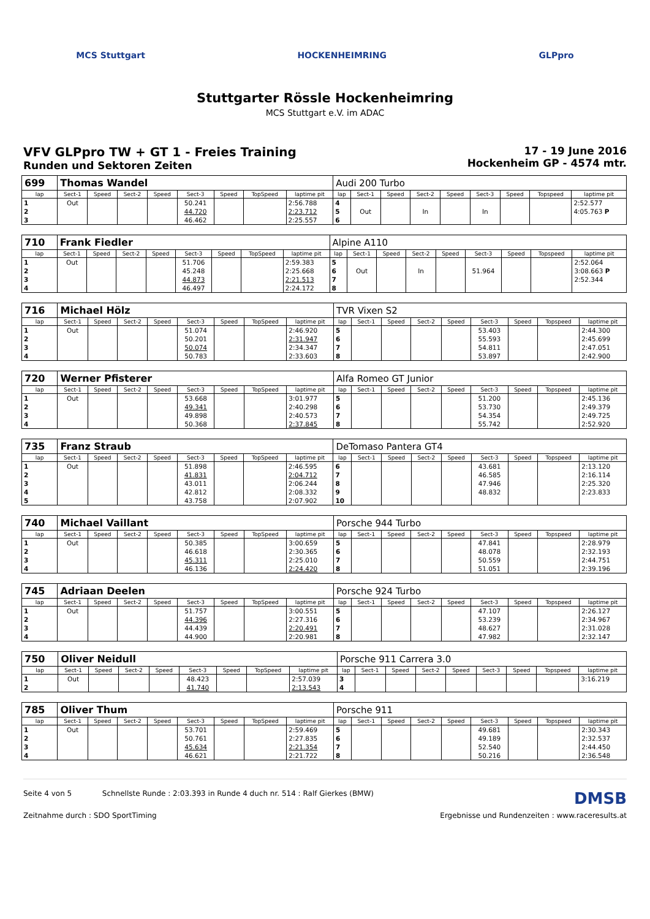MCS Stuttgart HOCKENHEIMRING GLPpro
Stuttgarter Rössle Hockenheimring
MCS Stuttgart e.V. im ADAC
VFV GLPpro TW + GT 1 - Freies Training
Runden und Sektoren Zeiten
17 - 19 June 2016
Hockenheim GP - 4574 mtr.
| 699 | Thomas Wandel | | | | | | | | Audi 200 Turbo | | | | | | | | |
| lap | Sect-1 | Speed | Sect-2 | Speed | Sect-3 | Speed | TopSpeed | laptime pit | lap | Sect-1 | Speed | Sect-2 | Speed | Sect-3 | Speed | Topspeed | laptime pit |
| 1 | Out | | | | 50.241 | | | 2:56.788 | 4 | | | | | | | | 2:52.577 |
| 2 | | | | | 44.720 | | | 2:23.712 | 5 | Out | | In | | In | | | 4:05.763 P |
| 3 | | | | | 46.462 | | | 2:25.557 | 6 | | | | | | | | |
| 710 | Frank Fiedler | | | | | | | | Alpine A110 | | | | | | | | |
| lap | Sect-1 | Speed | Sect-2 | Speed | Sect-3 | Speed | TopSpeed | laptime pit | lap | Sect-1 | Speed | Sect-2 | Speed | Sect-3 | Speed | Topspeed | laptime pit |
| 1 | Out | | | | 51.706 | | | 2:59.383 | 5 | | | | | | | | 2:52.064 |
| 2 | | | | | 45.248 | | | 2:25.668 | 6 | Out | | In | | 51.964 | | | 3:08.663 P |
| 3 | | | | | 44.873 | | | 2:21.513 | 7 | | | | | | | | 2:52.344 |
| 4 | | | | | 46.497 | | | 2:24.172 | 8 | | | | | | | | |
| 716 | Michael Hölz | | | | | | | | TVR Vixen S2 | | | | | | | | |
| lap | Sect-1 | Speed | Sect-2 | Speed | Sect-3 | Speed | TopSpeed | laptime pit | lap | Sect-1 | Speed | Sect-2 | Speed | Sect-3 | Speed | Topspeed | laptime pit |
| 1 | Out | | | | 51.074 | | | 2:46.920 | 5 | | | | | 53.403 | | | 2:44.300 |
| 2 | | | | | 50.201 | | | 2:31.947 | 6 | | | | | 55.593 | | | 2:45.699 |
| 3 | | | | | 50.074 | | | 2:34.347 | 7 | | | | | 54.811 | | | 2:47.051 |
| 4 | | | | | 50.783 | | | 2:33.603 | 8 | | | | | 53.897 | | | 2:42.900 |
| 720 | Werner Pfisterer | | | | | | | | Alfa Romeo GT Junior | | | | | | | | |
| lap | Sect-1 | Speed | Sect-2 | Speed | Sect-3 | Speed | TopSpeed | laptime pit | lap | Sect-1 | Speed | Sect-2 | Speed | Sect-3 | Speed | Topspeed | laptime pit |
| 1 | Out | | | | 53.668 | | | 3:01.977 | 5 | | | | | 51.200 | | | 2:45.136 |
| 2 | | | | | 49.341 | | | 2:40.298 | 6 | | | | | 53.730 | | | 2:49.379 |
| 3 | | | | | 49.898 | | | 2:40.573 | 7 | | | | | 54.354 | | | 2:49.725 |
| 4 | | | | | 50.368 | | | 2:37.845 | 8 | | | | | 55.742 | | | 2:52.920 |
| 735 | Franz Straub | | | | | | | | DeTomaso Pantera GT4 | | | | | | | | |
| lap | Sect-1 | Speed | Sect-2 | Speed | Sect-3 | Speed | TopSpeed | laptime pit | lap | Sect-1 | Speed | Sect-2 | Speed | Sect-3 | Speed | Topspeed | laptime pit |
| 1 | Out | | | | 51.898 | | | 2:46.595 | 6 | | | | | 43.681 | | | 2:13.120 |
| 2 | | | | | 41.831 | | | 2:04.712 | 7 | | | | | 46.585 | | | 2:16.114 |
| 3 | | | | | 43.011 | | | 2:06.244 | 8 | | | | | 47.946 | | | 2:25.320 |
| 4 | | | | | 42.812 | | | 2:08.332 | 9 | | | | | 48.832 | | | 2:23.833 |
| 5 | | | | | 43.758 | | | 2:07.902 | 10 | | | | | | | | |
| 740 | Michael Vaillant | | | | | | | | Porsche 944 Turbo | | | | | | | | |
| lap | Sect-1 | Speed | Sect-2 | Speed | Sect-3 | Speed | TopSpeed | laptime pit | lap | Sect-1 | Speed | Sect-2 | Speed | Sect-3 | Speed | Topspeed | laptime pit |
| 1 | Out | | | | 50.385 | | | 3:00.659 | 5 | | | | | 47.841 | | | 2:28.979 |
| 2 | | | | | 46.618 | | | 2:30.365 | 6 | | | | | 48.078 | | | 2:32.193 |
| 3 | | | | | 45.311 | | | 2:25.010 | 7 | | | | | 50.559 | | | 2:44.751 |
| 4 | | | | | 46.136 | | | 2:24.420 | 8 | | | | | 51.051 | | | 2:39.196 |
| 745 | Adriaan Deelen | | | | | | | | Porsche 924 Turbo | | | | | | | | |
| lap | Sect-1 | Speed | Sect-2 | Speed | Sect-3 | Speed | TopSpeed | laptime pit | lap | Sect-1 | Speed | Sect-2 | Speed | Sect-3 | Speed | Topspeed | laptime pit |
| 1 | Out | | | | 51.757 | | | 3:00.551 | 5 | | | | | 47.107 | | | 2:26.127 |
| 2 | | | | | 44.396 | | | 2:27.316 | 6 | | | | | 53.239 | | | 2:34.967 |
| 3 | | | | | 44.439 | | | 2:20.491 | 7 | | | | | 48.627 | | | 2:31.028 |
| 4 | | | | | 44.900 | | | 2:20.981 | 8 | | | | | 47.982 | | | 2:32.147 |
| 750 | Oliver Neidull | | | | | | | | Porsche 911 Carrera 3.0 | | | | | | | | |
| lap | Sect-1 | Speed | Sect-2 | Speed | Sect-3 | Speed | TopSpeed | laptime pit | lap | Sect-1 | Speed | Sect-2 | Speed | Sect-3 | Speed | Topspeed | laptime pit |
| 1 | Out | | | | 48.423 | | | 2:57.039 | 3 | | | | | | | | 3:16.219 |
| 2 | | | | | 41.740 | | | 2:13.543 | 4 | | | | | | | | |
| 785 | Oliver Thum | | | | | | | | Porsche 911 | | | | | | | | |
| lap | Sect-1 | Speed | Sect-2 | Speed | Sect-3 | Speed | TopSpeed | laptime pit | lap | Sect-1 | Speed | Sect-2 | Speed | Sect-3 | Speed | Topspeed | laptime pit |
| 1 | Out | | | | 53.701 | | | 2:59.469 | 5 | | | | | 49.681 | | | 2:30.343 |
| 2 | | | | | 50.761 | | | 2:27.835 | 6 | | | | | 49.189 | | | 2:32.537 |
| 3 | | | | | 45.634 | | | 2:21.354 | 7 | | | | | 52.540 | | | 2:44.450 |
| 4 | | | | | 46.621 | | | 2:21.722 | 8 | | | | | 50.216 | | | 2:36.548 |
Seite 4 von 5 Schnellste Runde : 2:03.393 in Runde 4 duch nr. 514 : Ralf Gierkes (BMW) DMSB
Zeitnahme durch : SDO SportTiming Ergebnisse und Rundenzeiten : www.raceresults.at